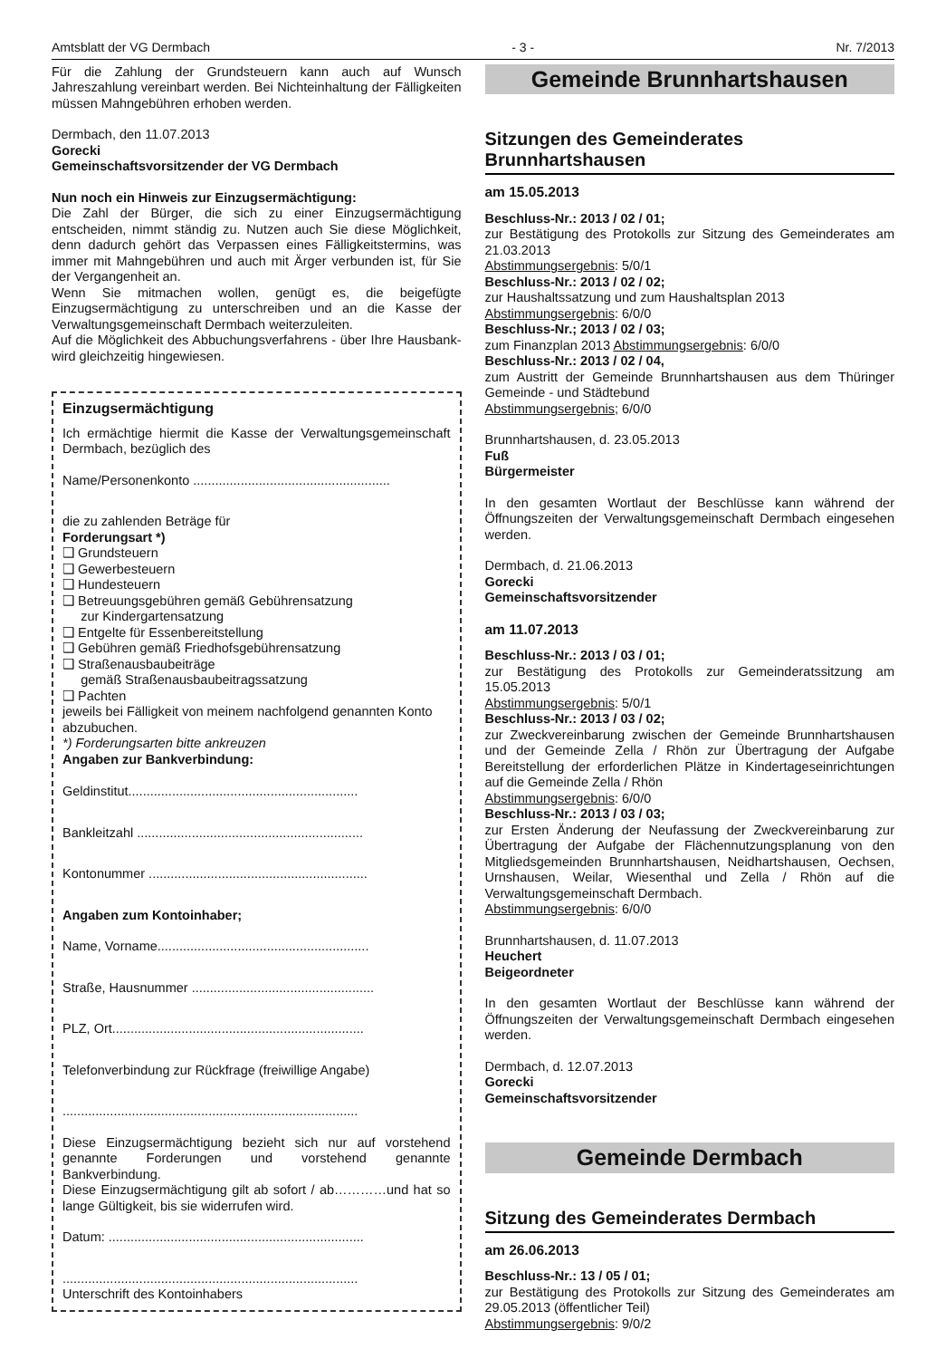Amtsblatt der VG Dermbach - 3 - Nr. 7/2013
Für die Zahlung der Grundsteuern kann auch auf Wunsch Jahreszahlung vereinbart werden. Bei Nichteinhaltung der Fälligkeiten müssen Mahngebühren erhoben werden.
Dermbach, den 11.07.2013
Gorecki
Gemeinschaftsvorsitzender der VG Dermbach
Nun noch ein Hinweis zur Einzugsermächtigung:
Die Zahl der Bürger, die sich zu einer Einzugsermächtigung entscheiden, nimmt ständig zu. Nutzen auch Sie diese Möglichkeit, denn dadurch gehört das Verpassen eines Fälligkeitstermins, was immer mit Mahngebühren und auch mit Ärger verbunden ist, für Sie der Vergangenheit an.
Wenn Sie mitmachen wollen, genügt es, die beigefügte Einzugsermächtigung zu unterschreiben und an die Kasse der Verwaltungsgemeinschaft Dermbach weiterzuleiten.
Auf die Möglichkeit des Abbuchungsverfahrens - über Ihre Hausbank- wird gleichzeitig hingewiesen.
Einzugsermächtigung
Ich ermächtige hiermit die Kasse der Verwaltungsgemeinschaft Dermbach, bezüglich des
Name/Personenkonto ......................................................
die zu zahlenden Beträge für
Forderungsart *)
❑ Grundsteuern
❑ Gewerbesteuern
❑ Hundesteuern
❑ Betreuungsgebühren gemäß Gebührensatzung
zur Kindergartensatzung
❑ Entgelte für Essenbereitstellung
❑ Gebühren gemäß Friedhofsgebührensatzung
❑ Straßenausbaubeiträge
gemäß Straßenausbaubeitragssatzung
❑ Pachten
jeweils bei Fälligkeit von meinem nachfolgend genannten Konto abzubuchen.
*) Forderungsarten bitte ankreuzen
Angaben zur Bankverbindung:
Geldinstitut...............................................................
Bankleitzahl ..............................................................
Kontonummer ............................................................
Angaben zum Kontoinhaber;
Name, Vorname..........................................................
Straße, Hausnummer ..................................................
PLZ, Ort.....................................................................
Telefonverbindung zur Rückfrage (freiwillige Angabe)
.................................................................................
Diese Einzugsermächtigung bezieht sich nur auf vorstehend genannte Forderungen und vorstehend genannte Bankverbindung.
Diese Einzugsermächtigung gilt ab sofort / ab…………und hat so lange Gültigkeit, bis sie widerrufen wird.
Datum: ......................................................................
.................................................................................
Unterschrift des Kontoinhabers
Gemeinde Brunnhartshausen
Sitzungen des Gemeinderates Brunnhartshausen
am 15.05.2013
Beschluss-Nr.: 2013 / 02 / 01;
zur Bestätigung des Protokolls zur Sitzung des Gemeinderates am 21.03.2013
Abstimmungsergebnis: 5/0/1
Beschluss-Nr.: 2013 / 02 / 02;
zur Haushaltssatzung und zum Haushaltsplan 2013
Abstimmungsergebnis: 6/0/0
Beschluss-Nr.; 2013 / 02 / 03;
zum Finanzplan 2013 Abstimmungsergebnis: 6/0/0
Beschluss-Nr.: 2013 / 02 / 04,
zum Austritt der Gemeinde Brunnhartshausen aus dem Thüringer Gemeinde - und Städtebund
Abstimmungsergebnis; 6/0/0
Brunnhartshausen, d. 23.05.2013
Fuß
Bürgermeister
In den gesamten Wortlaut der Beschlüsse kann während der Öffnungszeiten der Verwaltungsgemeinschaft Dermbach eingesehen werden.
Dermbach, d. 21.06.2013
Gorecki
Gemeinschaftsvorsitzender
am 11.07.2013
Beschluss-Nr.: 2013 / 03 / 01;
zur Bestätigung des Protokolls zur Gemeinderatssitzung am 15.05.2013
Abstimmungsergebnis: 5/0/1
Beschluss-Nr.: 2013 / 03 / 02;
zur Zweckvereinbarung zwischen der Gemeinde Brunnhartshausen und der Gemeinde Zella / Rhön zur Übertragung der Aufgabe Bereitstellung der erforderlichen Plätze in Kindertageseinrichtungen auf die Gemeinde Zella / Rhön
Abstimmungsergebnis: 6/0/0
Beschluss-Nr.: 2013 / 03 / 03;
zur Ersten Änderung der Neufassung der Zweckvereinbarung zur Übertragung der Aufgabe der Flächennutzungsplanung von den Mitgliedsgemeinden Brunnhartshausen, Neidhartshausen, Oechsen, Urnshausen, Weilar, Wiesenthal und Zella / Rhön auf die Verwaltungsgemeinschaft Dermbach.
Abstimmungsergebnis: 6/0/0
Brunnhartshausen, d. 11.07.2013
Heuchert
Beigeordneter
In den gesamten Wortlaut der Beschlüsse kann während der Öffnungszeiten der Verwaltungsgemeinschaft Dermbach eingesehen werden.
Dermbach, d. 12.07.2013
Gorecki
Gemeinschaftsvorsitzender
Gemeinde Dermbach
Sitzung des Gemeinderates Dermbach
am 26.06.2013
Beschluss-Nr.: 13 / 05 / 01;
zur Bestätigung des Protokolls zur Sitzung des Gemeinderates am 29.05.2013 (öffentlicher Teil)
Abstimmungsergebnis: 9/0/2